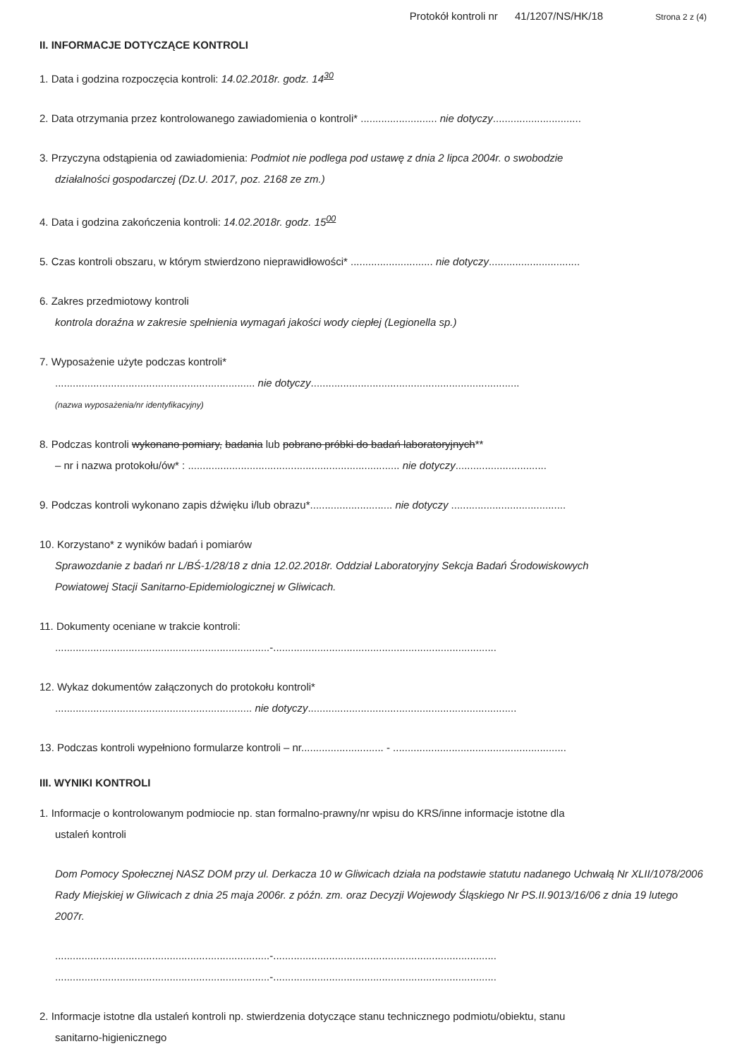Protokół kontroli nr 41/1207/NS/HK/18 Strona 2 z (4)
II. INFORMACJE DOTYCZĄCE KONTROLI
1. Data i godzina rozpoczęcia kontroli: 14.02.2018r. godz. 14<sup>30</sup>
2. Data otrzymania przez kontrolowanego zawiadomienia o kontroli* .......................... nie dotyczy..............................
3. Przyczyna odstąpienia od zawiadomienia: Podmiot nie podlega pod ustawę z dnia 2 lipca 2004r. o swobodzie
działalności gospodarczej (Dz.U. 2017, poz. 2168 ze zm.)
4. Data i godzina zakończenia kontroli: 14.02.2018r. godz. 15<sup>00</sup>
5. Czas kontroli obszaru, w którym stwierdzono nieprawidłowości* ............................ nie dotyczy...............................
6. Zakres przedmiotowy kontroli
kontrola doraźna w zakresie spełnienia wymagań jakości wody ciepłej (Legionella sp.)
7. Wyposażenie użyte podczas kontroli*
.................................................................... nie dotyczy.......................................................................
(nazwa wyposażenia/nr identyfikacyjny)
8. Podczas kontroli wykonano pomiary, badania lub pobrano próbki do badań laboratoryjnych**
– nr i nazwa protokołu/ów* : ........................................................................ nie dotyczy...............................
9. Podczas kontroli wykonano zapis dźwięku i/lub obrazu*............................ nie dotyczy .......................................
10. Korzystano* z wyników badań i pomiarów
Sprawozdanie z badań nr L/BŚ-1/28/18 z dnia 12.02.2018r. Oddział Laboratoryjny Sekcja Badań Środowiskowych
Powiatowej Stacji Sanitarno-Epidemiologicznej w Gliwicach.
11. Dokumenty oceniane w trakcie kontroli:
.........................................................................-............................................................................
12. Wykaz dokumentów załączonych do protokołu kontroli*
................................................................... nie dotyczy.......................................................................
13. Podczas kontroli wypełniono formularze kontroli – nr............................ - ...........................................................
III. WYNIKI KONTROLI
1. Informacje o kontrolowanym podmiocie np. stan formalno-prawny/nr wpisu do KRS/inne informacje istotne dla
ustaleń kontroli
Dom Pomocy Społecznej NASZ DOM przy ul. Derkacza 10 w Gliwicach działa na podstawie statutu nadanego Uchwałą Nr XLII/1078/2006 Rady Miejskiej w Gliwicach z dnia 25 maja 2006r. z późn. zm. oraz Decyzji Wojewody Śląskiego Nr PS.II.9013/16/06 z dnia 19 lutego 2007r.
.........................................................................-............................................................................
.........................................................................-............................................................................
2. Informacje istotne dla ustaleń kontroli np. stwierdzenia dotyczące stanu technicznego podmiotu/obiektu, stanu
sanitarno-higienicznego